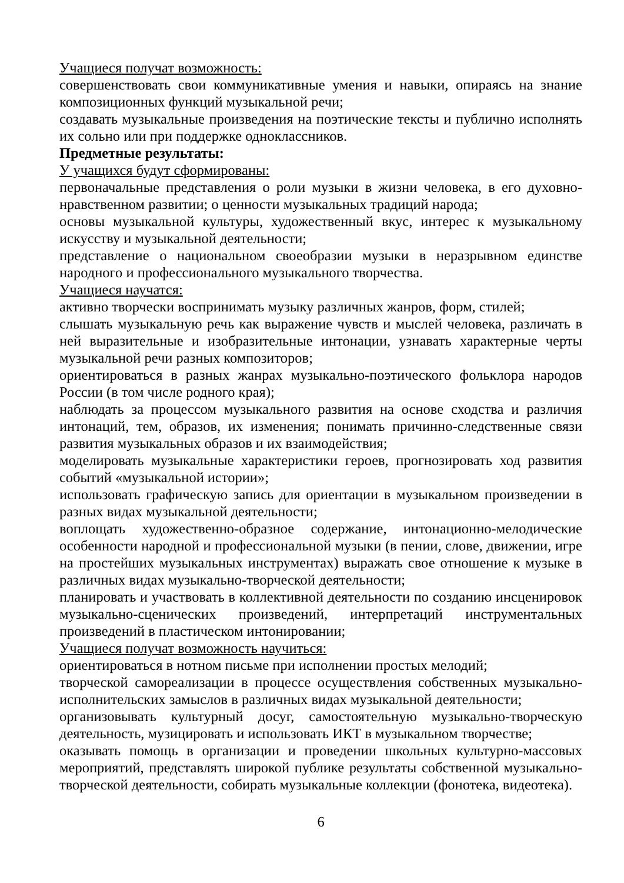Учащиеся получат возможность:
совершенствовать свои коммуникативные умения и навыки, опираясь на знание композиционных функций музыкальной речи;
создавать музыкальные произведения на поэтические тексты и публично исполнять их сольно или при поддержке одноклассников.
Предметные результаты:
У учащихся будут сформированы:
первоначальные представления о роли музыки в жизни человека, в его духовно-нравственном развитии; о ценности музыкальных традиций народа;
основы музыкальной культуры, художественный вкус, интерес к музыкальному искусству и музыкальной деятельности;
представление о национальном своеобразии музыки в неразрывном единстве народного и профессионального музыкального творчества.
Учащиеся научатся:
активно творчески воспринимать музыку различных жанров, форм, стилей;
слышать музыкальную речь как выражение чувств и мыслей человека, различать в ней выразительные и изобразительные интонации, узнавать характерные черты музыкальной речи разных композиторов;
ориентироваться в разных жанрах музыкально-поэтического фольклора народов России (в том числе родного края);
наблюдать за процессом музыкального развития на основе сходства и различия интонаций, тем, образов, их изменения; понимать причинно-следственные связи развития музыкальных образов и их взаимодействия;
моделировать музыкальные характеристики героев, прогнозировать ход развития событий «музыкальной истории»;
использовать графическую запись для ориентации в музыкальном произведении в разных видах музыкальной деятельности;
воплощать художественно-образное содержание, интонационно-мелодические особенности народной и профессиональной музыки (в пении, слове, движении, игре на простейших музыкальных инструментах) выражать свое отношение к музыке в различных видах музыкально-творческой деятельности;
планировать и участвовать в коллективной деятельности по созданию инсценировок музыкально-сценических произведений, интерпретаций инструментальных произведений в пластическом интонировании;
Учащиеся получат возможность научиться:
ориентироваться в нотном письме при исполнении простых мелодий;
творческой самореализации в процессе осуществления собственных музыкально-исполнительских замыслов в различных видах музыкальной деятельности;
организовывать культурный досуг, самостоятельную музыкально-творческую деятельность, музицировать и использовать ИКТ в музыкальном творчестве;
оказывать помощь в организации и проведении школьных культурно-массовых мероприятий, представлять широкой публике результаты собственной музыкально-творческой деятельности, собирать музыкальные коллекции (фонотека, видеотека).
6